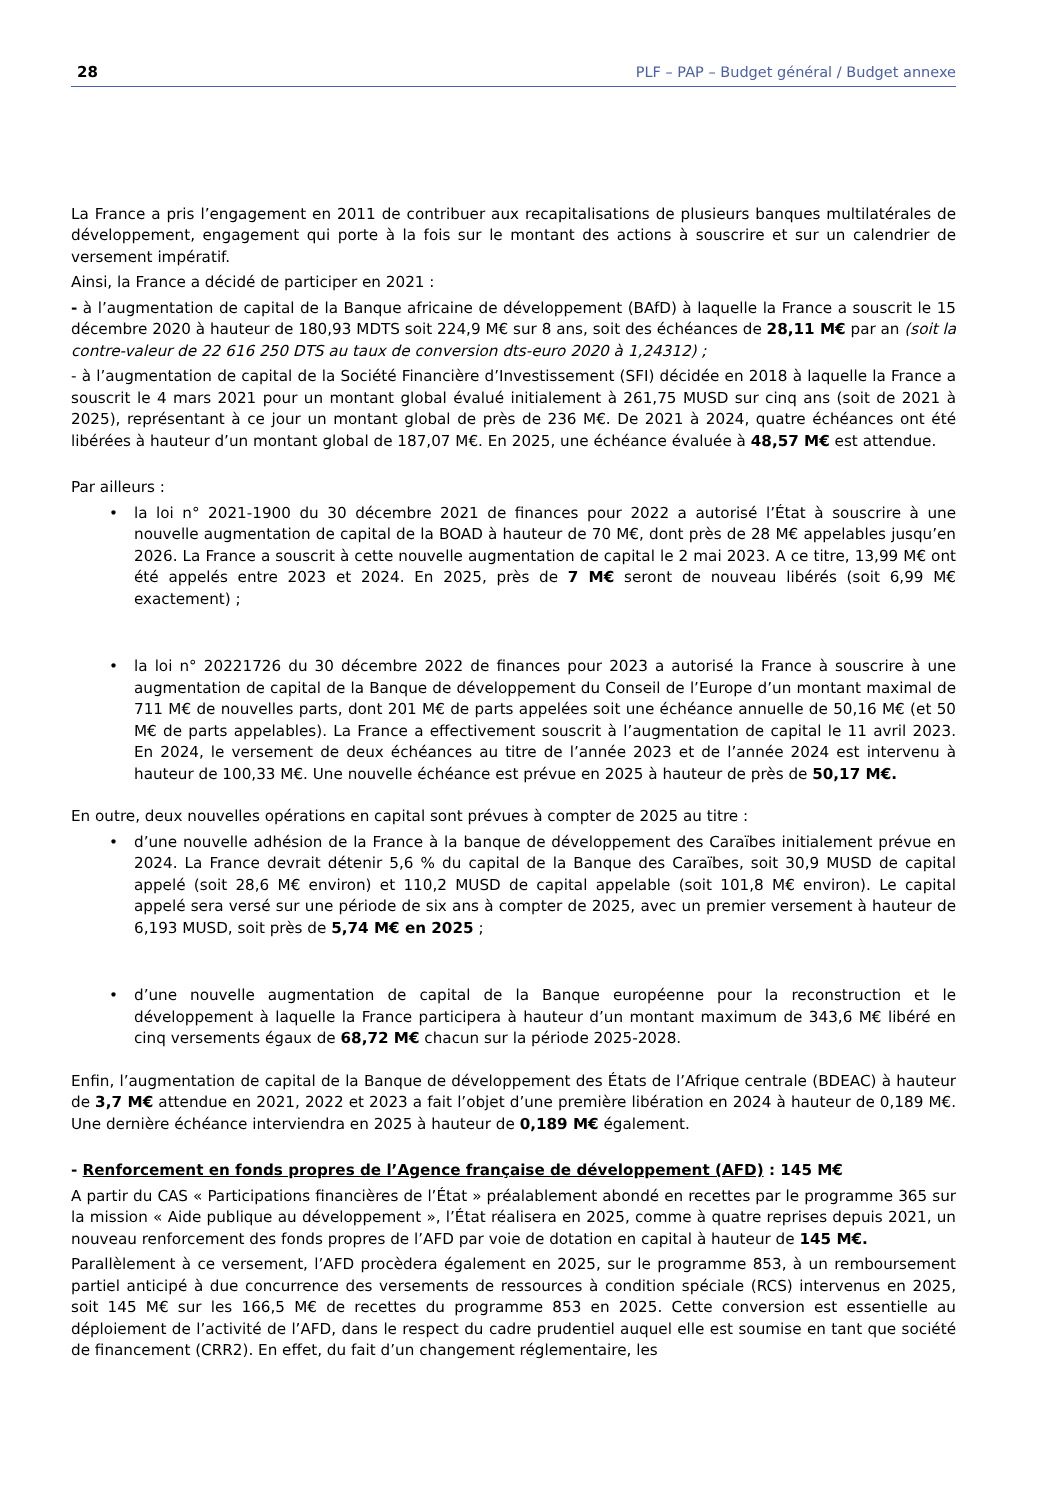28 PLF – PAP – Budget général / Budget annexe
La France a pris l’engagement en 2011 de contribuer aux recapitalisations de plusieurs banques multilatérales de développement, engagement qui porte à la fois sur le montant des actions à souscrire et sur un calendrier de versement impératif.
Ainsi, la France a décidé de participer en 2021 :
- à l’augmentation de capital de la Banque africaine de développement (BAfD) à laquelle la France a souscrit le 15 décembre 2020 à hauteur de 180,93 MDTS soit 224,9 M€ sur 8 ans, soit des échéances de 28,11 M€ par an (soit la contre-valeur de 22 616 250 DTS au taux de conversion dts-euro 2020 à 1,24312) ;
- à l’augmentation de capital de la Société Financière d’Investissement (SFI) décidée en 2018 à laquelle la France a souscrit le 4 mars 2021 pour un montant global évalué initialement à 261,75 MUSD sur cinq ans (soit de 2021 à 2025), représentant à ce jour un montant global de près de 236 M€. De 2021 à 2024, quatre échéances ont été libérées à hauteur d’un montant global de 187,07 M€. En 2025, une échéance évaluée à 48,57 M€ est attendue.
Par ailleurs :
• la loi n° 2021-1900 du 30 décembre 2021 de finances pour 2022 a autorisé l’État à souscrire à une nouvelle augmentation de capital de la BOAD à hauteur de 70 M€, dont près de 28 M€ appelables jusqu’en 2026. La France a souscrit à cette nouvelle augmentation de capital le 2 mai 2023. A ce titre, 13,99 M€ ont été appelés entre 2023 et 2024. En 2025, près de 7 M€ seront de nouveau libérés (soit 6,99 M€ exactement) ;
• la loi n° 20221726 du 30 décembre 2022 de finances pour 2023 a autorisé la France à souscrire à une augmentation de capital de la Banque de développement du Conseil de l’Europe d’un montant maximal de 711 M€ de nouvelles parts, dont 201 M€ de parts appelées soit une échéance annuelle de 50,16 M€ (et 50 M€ de parts appelables). La France a effectivement souscrit à l’augmentation de capital le 11 avril 2023. En 2024, le versement de deux échéances au titre de l’année 2023 et de l’année 2024 est intervenu à hauteur de 100,33 M€. Une nouvelle échéance est prévue en 2025 à hauteur de près de 50,17 M€.
En outre, deux nouvelles opérations en capital sont prévues à compter de 2025 au titre :
• d’une nouvelle adhésion de la France à la banque de développement des Caraïbes initialement prévue en 2024. La France devrait détenir 5,6 % du capital de la Banque des Caraïbes, soit 30,9 MUSD de capital appelé (soit 28,6 M€ environ) et 110,2 MUSD de capital appelable (soit 101,8 M€ environ). Le capital appelé sera versé sur une période de six ans à compter de 2025, avec un premier versement à hauteur de 6,193 MUSD, soit près de 5,74 M€ en 2025 ;
• d’une nouvelle augmentation de capital de la Banque européenne pour la reconstruction et le développement à laquelle la France participera à hauteur d’un montant maximum de 343,6 M€ libéré en cinq versements égaux de 68,72 M€ chacun sur la période 2025-2028.
Enfin, l’augmentation de capital de la Banque de développement des États de l’Afrique centrale (BDEAC) à hauteur de 3,7 M€ attendue en 2021, 2022 et 2023 a fait l’objet d’une première libération en 2024 à hauteur de 0,189 M€. Une dernière échéance interviendra en 2025 à hauteur de 0,189 M€ également.
- Renforcement en fonds propres de l’Agence française de développement (AFD) : 145 M€
A partir du CAS « Participations financières de l’État » préalablement abondé en recettes par le programme 365 sur la mission « Aide publique au développement », l’État réalisera en 2025, comme à quatre reprises depuis 2021, un nouveau renforcement des fonds propres de l’AFD par voie de dotation en capital à hauteur de 145 M€.
Parallèlement à ce versement, l’AFD procèdera également en 2025, sur le programme 853, à un remboursement partiel anticipé à due concurrence des versements de ressources à condition spéciale (RCS) intervenus en 2025, soit 145 M€ sur les 166,5 M€ de recettes du programme 853 en 2025. Cette conversion est essentielle au déploiement de l’activité de l’AFD, dans le respect du cadre prudentiel auquel elle est soumise en tant que société de financement (CRR2). En effet, du fait d’un changement réglementaire, les